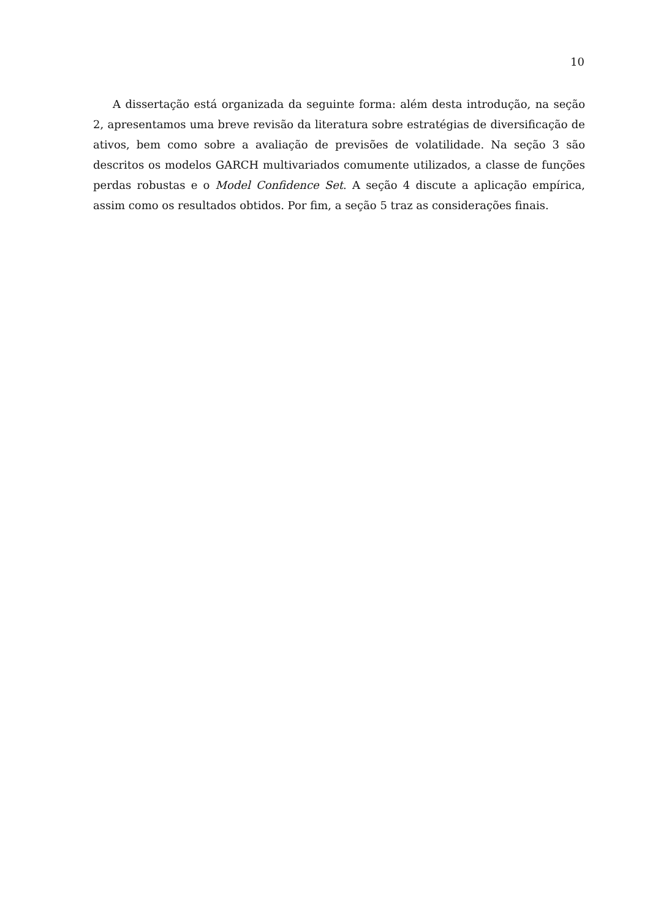10
A dissertação está organizada da seguinte forma: além desta introdução, na seção 2, apresentamos uma breve revisão da literatura sobre estratégias de diversificação de ativos, bem como sobre a avaliação de previsões de volatilidade. Na seção 3 são descritos os modelos GARCH multivariados comumente utilizados, a classe de funções perdas robustas e o Model Confidence Set. A seção 4 discute a aplicação empírica, assim como os resultados obtidos. Por fim, a seção 5 traz as considerações finais.